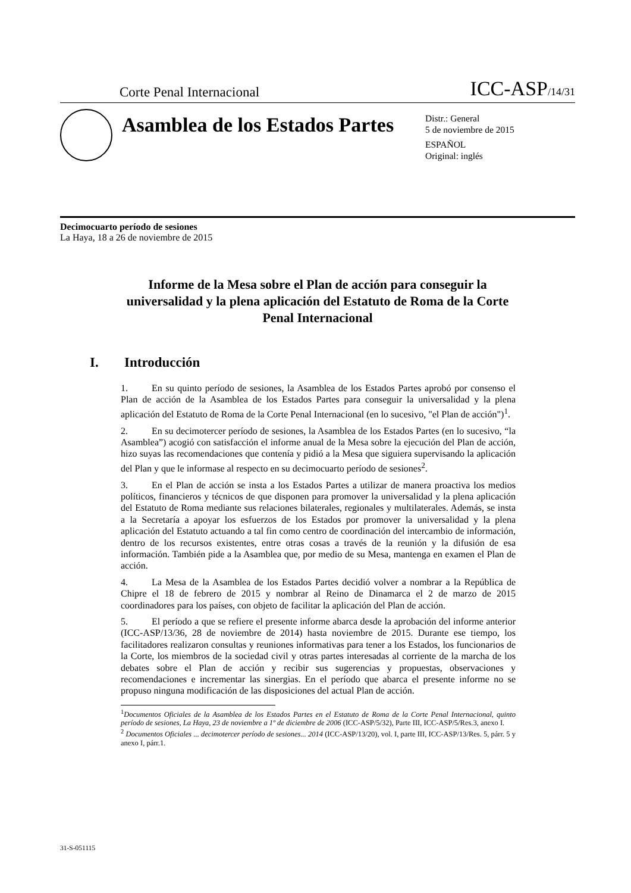Corte Penal Internacional
ICC-ASP/14/31
Asamblea de los Estados Partes
Distr.: General
5 de noviembre de 2015
ESPAÑOL
Original: inglés
Decimocuarto período de sesiones
La Haya, 18 a 26 de noviembre de 2015
Informe de la Mesa sobre el Plan de acción para conseguir la universalidad y la plena aplicación del Estatuto de Roma de la Corte Penal Internacional
I. Introducción
1. En su quinto período de sesiones, la Asamblea de los Estados Partes aprobó por consenso el Plan de acción de la Asamblea de los Estados Partes para conseguir la universalidad y la plena aplicación del Estatuto de Roma de la Corte Penal Internacional (en lo sucesivo, "el Plan de acción")<sup>1</sup>.
2. En su decimotercer período de sesiones, la Asamblea de los Estados Partes (en lo sucesivo, “la Asamblea”) acogió con satisfacción el informe anual de la Mesa sobre la ejecución del Plan de acción, hizo suyas las recomendaciones que contenía y pidió a la Mesa que siguiera supervisando la aplicación del Plan y que le informase al respecto en su decimocuarto período de sesiones<sup>2</sup>.
3. En el Plan de acción se insta a los Estados Partes a utilizar de manera proactiva los medios políticos, financieros y técnicos de que disponen para promover la universalidad y la plena aplicación del Estatuto de Roma mediante sus relaciones bilaterales, regionales y multilaterales. Además, se insta a la Secretaría a apoyar los esfuerzos de los Estados por promover la universalidad y la plena aplicación del Estatuto actuando a tal fin como centro de coordinación del intercambio de información, dentro de los recursos existentes, entre otras cosas a través de la reunión y la difusión de esa información. También pide a la Asamblea que, por medio de su Mesa, mantenga en examen el Plan de acción.
4. La Mesa de la Asamblea de los Estados Partes decidió volver a nombrar a la República de Chipre el 18 de febrero de 2015 y nombrar al Reino de Dinamarca el 2 de marzo de 2015 coordinadores para los países, con objeto de facilitar la aplicación del Plan de acción.
5. El período a que se refiere el presente informe abarca desde la aprobación del informe anterior (ICC-ASP/13/36, 28 de noviembre de 2014) hasta noviembre de 2015. Durante ese tiempo, los facilitadores realizaron consultas y reuniones informativas para tener a los Estados, los funcionarios de la Corte, los miembros de la sociedad civil y otras partes interesadas al corriente de la marcha de los debates sobre el Plan de acción y recibir sus sugerencias y propuestas, observaciones y recomendaciones e incrementar las sinergias. En el período que abarca el presente informe no se propuso ninguna modificación de las disposiciones del actual Plan de acción.
<sup>1</sup> Documentos Oficiales de la Asamblea de los Estados Partes en el Estatuto de Roma de la Corte Penal Internacional, quinto período de sesiones, La Haya, 23 de noviembre a 1º de diciembre de 2006 (ICC-ASP/5/32), Parte III, ICC-ASP/5/Res.3, anexo I.
<sup>2</sup> Documentos Oficiales ... decimotercer período de sesiones... 2014 (ICC-ASP/13/20), vol. I, parte III, ICC-ASP/13/Res. 5, párr. 5 y anexo I, párr.1.
31-S-051115